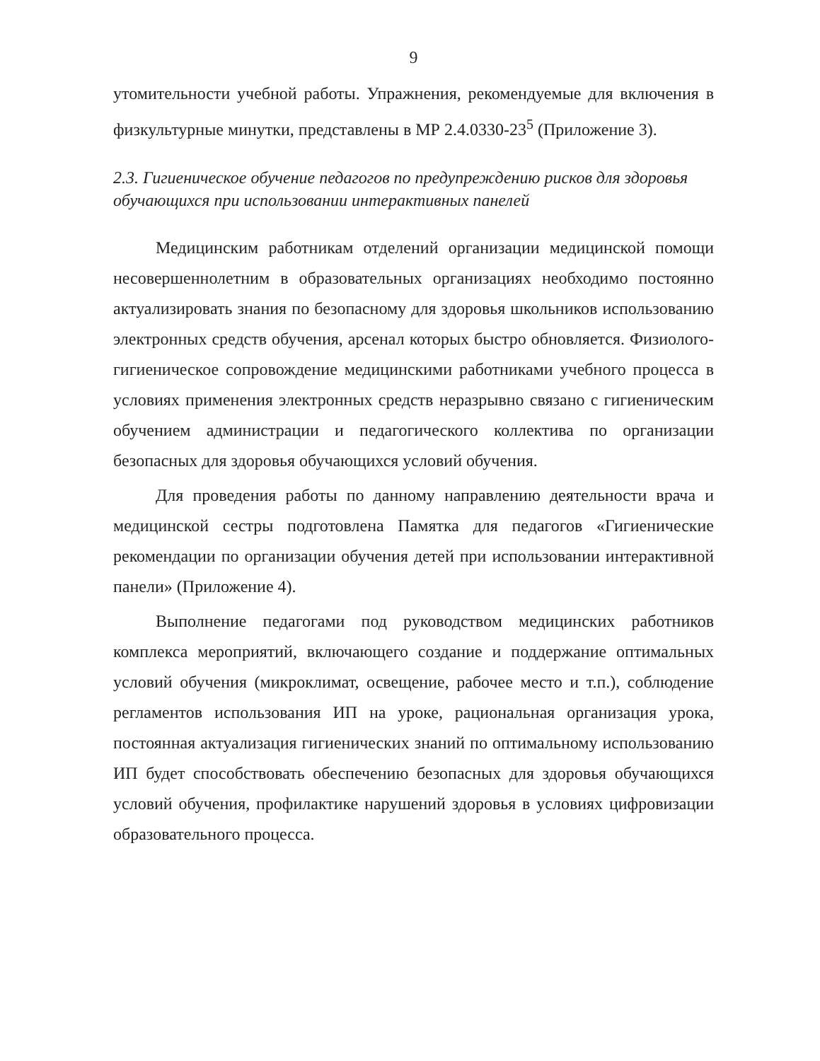9
утомительности учебной работы. Упражнения, рекомендуемые для включения в физкультурные минутки, представлены в МР 2.4.0330-23<sup>5</sup> (Приложение 3).
2.3. Гигиеническое обучение педагогов по предупреждению рисков для здоровья обучающихся при использовании интерактивных панелей
Медицинским работникам отделений организации медицинской помощи несовершеннолетним в образовательных организациях необходимо постоянно актуализировать знания по безопасному для здоровья школьников использованию электронных средств обучения, арсенал которых быстро обновляется. Физиолого-гигиеническое сопровождение медицинскими работниками учебного процесса в условиях применения электронных средств неразрывно связано с гигиеническим обучением администрации и педагогического коллектива по организации безопасных для здоровья обучающихся условий обучения.
Для проведения работы по данному направлению деятельности врача и медицинской сестры подготовлена Памятка для педагогов «Гигиенические рекомендации по организации обучения детей при использовании интерактивной панели» (Приложение 4).
Выполнение педагогами под руководством медицинских работников комплекса мероприятий, включающего создание и поддержание оптимальных условий обучения (микроклимат, освещение, рабочее место и т.п.), соблюдение регламентов использования ИП на уроке, рациональная организация урока, постоянная актуализация гигиенических знаний по оптимальному использованию ИП будет способствовать обеспечению безопасных для здоровья обучающихся условий обучения, профилактике нарушений здоровья в условиях цифровизации образовательного процесса.